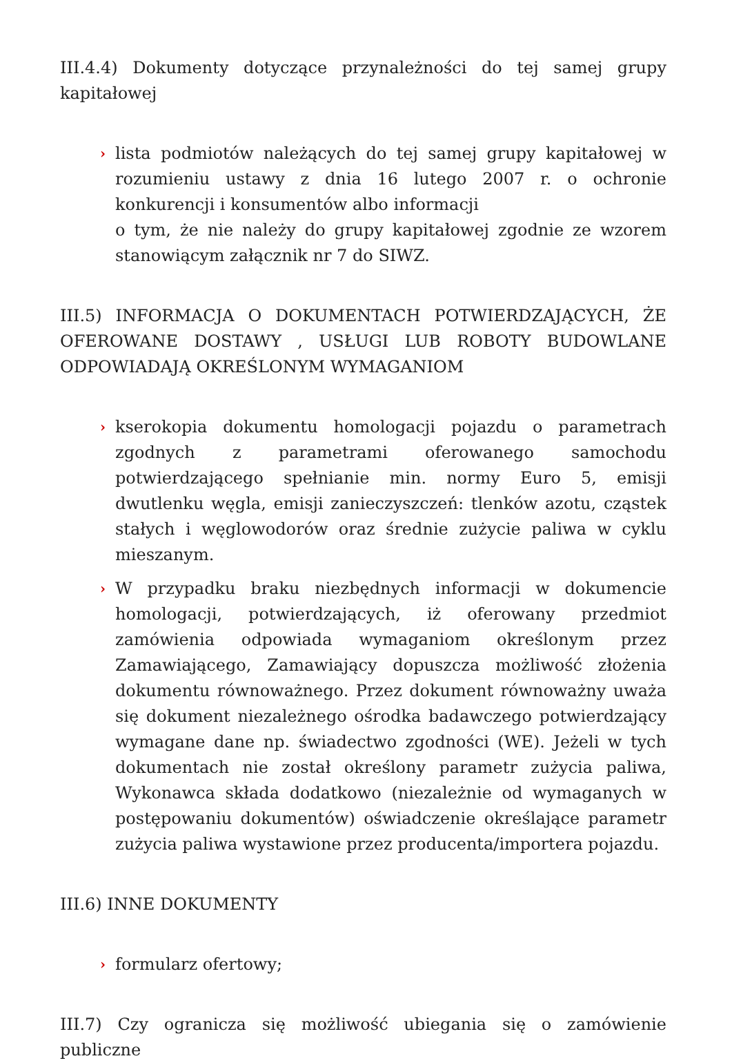III.4.4) Dokumenty dotyczące przynależności do tej samej grupy kapitałowej
› lista podmiotów należących do tej samej grupy kapitałowej w rozumieniu ustawy z dnia 16 lutego 2007 r. o ochronie konkurencji i konsumentów albo informacji
o tym, że nie należy do grupy kapitałowej zgodnie ze wzorem stanowiącym załącznik nr 7 do SIWZ.
III.5) INFORMACJA O DOKUMENTACH POTWIERDZAJĄCYCH, ŻE OFEROWANE DOSTAWY , USŁUGI LUB ROBOTY BUDOWLANE ODPOWIADAJĄ OKREŚLONYM WYMAGANIOM
› kserokopia dokumentu homologacji pojazdu o parametrach zgodnych z parametrami oferowanego samochodu potwierdzającego spełnianie min. normy Euro 5, emisji dwutlenku węgla, emisji zanieczyszczeń: tlenków azotu, cząstek stałych i węglowodorów oraz średnie zużycie paliwa w cyklu mieszanym.
› W przypadku braku niezbędnych informacji w dokumencie homologacji, potwierdzających, iż oferowany przedmiot zamówienia odpowiada wymaganiom określonym przez Zamawiającego, Zamawiający dopuszcza możliwość złożenia dokumentu równoważnego. Przez dokument równoważny uważa się dokument niezależnego ośrodka badawczego potwierdzający wymagane dane np. świadectwo zgodności (WE). Jeżeli w tych dokumentach nie został określony parametr zużycia paliwa, Wykonawca składa dodatkowo (niezależnie od wymaganych w postępowaniu dokumentów) oświadczenie określające parametr zużycia paliwa wystawione przez producenta/importera pojazdu.
III.6) INNE DOKUMENTY
› formularz ofertowy;
III.7) Czy ogranicza się możliwość ubiegania się o zamówienie publiczne